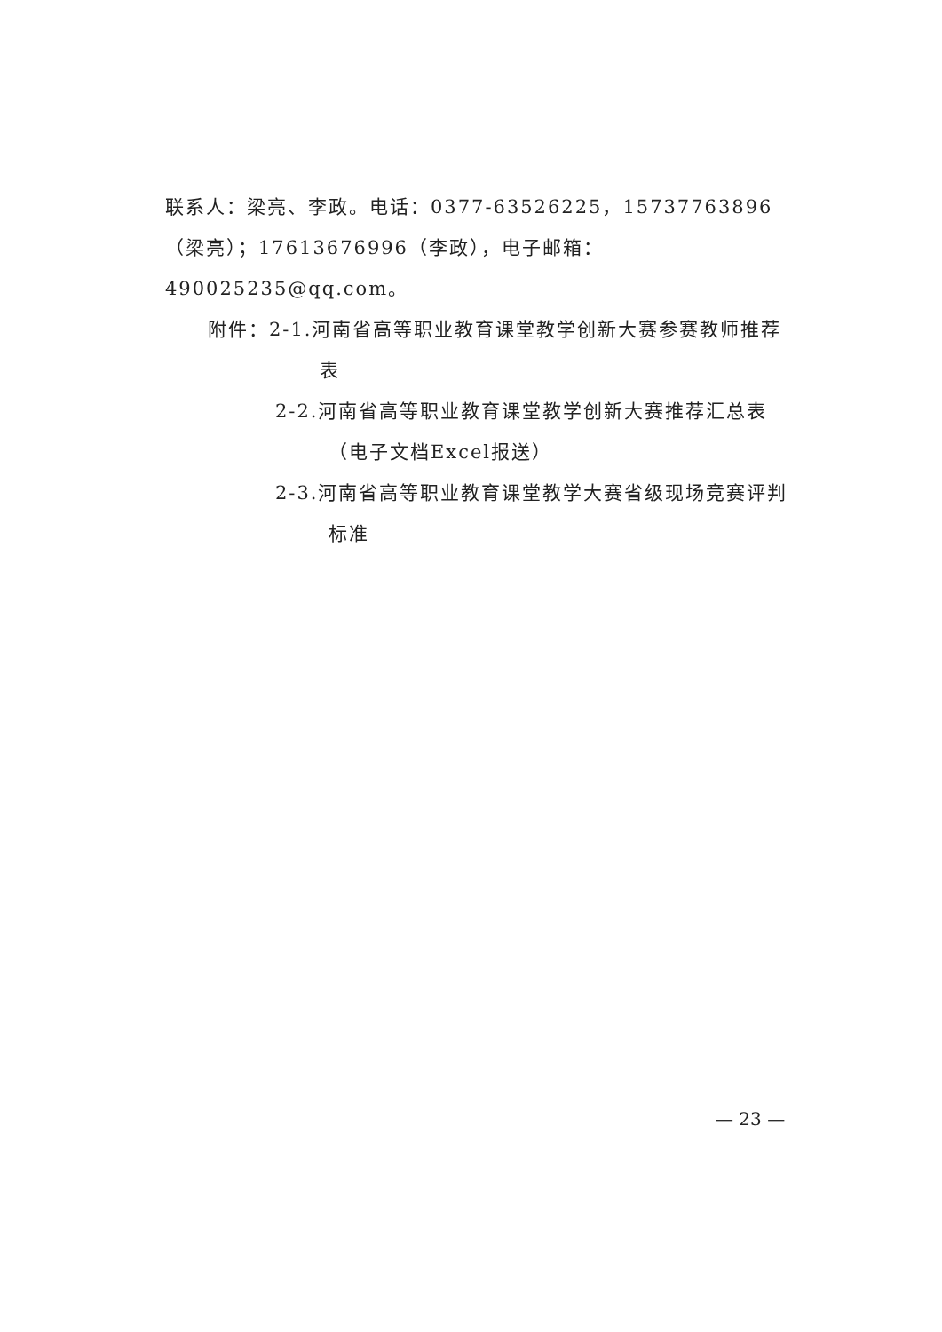联系人：梁亮、李政。电话：0377-63526225，15737763896（梁亮）；17613676996（李政），电子邮箱：490025235@qq.com。
附件：2-1.河南省高等职业教育课堂教学创新大赛参赛教师推荐表
2-2.河南省高等职业教育课堂教学创新大赛推荐汇总表（电子文档Excel报送）
2-3.河南省高等职业教育课堂教学大赛省级现场竞赛评判标准
— 23 —